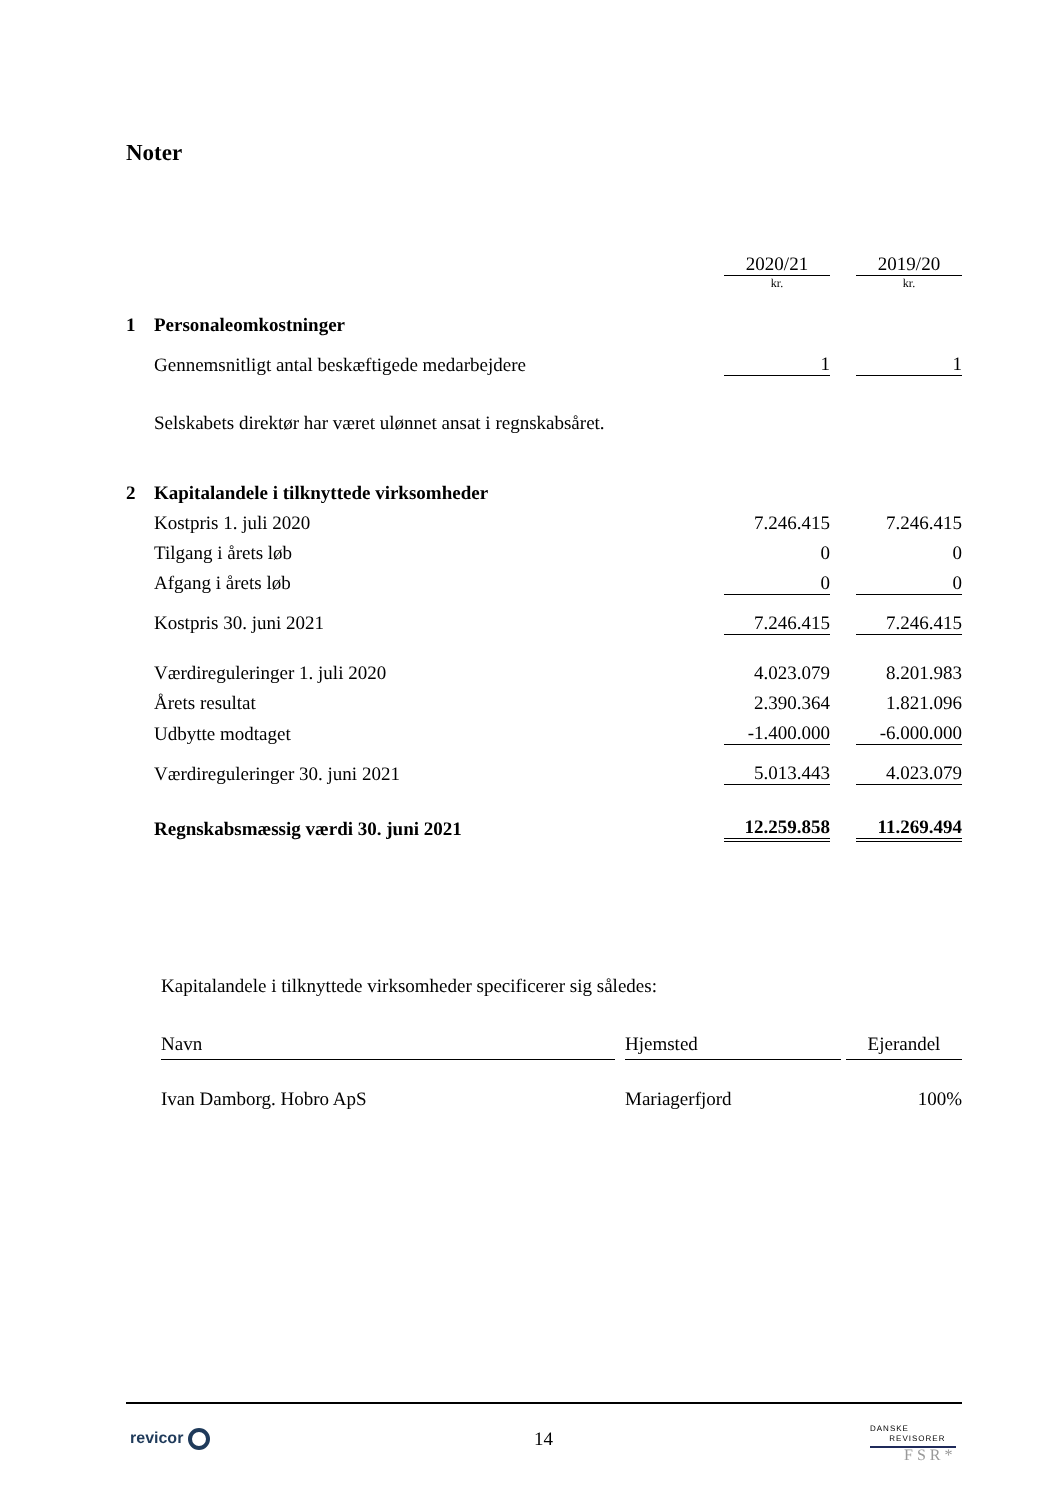Noter
| | | 2020/21 | | 2019/20 |
| | | kr. | | kr. |
| 1 | Personaleomkostninger | | | |
| | Gennemsnitligt antal beskæftigede medarbejdere | 1 | | 1 |
| | Selskabets direktør har været ulønnet ansat i regnskabsåret. | | | |
| 2 | Kapitalandele i tilknyttede virksomheder | | | |
| | Kostpris 1. juli 2020 | 7.246.415 | | 7.246.415 |
| | Tilgang i årets løb | 0 | | 0 |
| | Afgang i årets løb | 0 | | 0 |
| | Kostpris 30. juni 2021 | 7.246.415 | | 7.246.415 |
| | Værdireguleringer 1. juli 2020 | 4.023.079 | | 8.201.983 |
| | Årets resultat | 2.390.364 | | 1.821.096 |
| | Udbytte modtaget | -1.400.000 | | -6.000.000 |
| | Værdireguleringer 30. juni 2021 | 5.013.443 | | 4.023.079 |
| | Regnskabsmæssig værdi 30. juni 2021 | 12.259.858 | | 11.269.494 |
| Kapitalandele i tilknyttede virksomheder specificerer sig således: | | | | |
| Navn | | Hjemsted | | Ejerandel |
| Ivan Damborg. Hobro ApS | | Mariagerfjord | | 100% |
revicor 14
DANSKE
REVISORER
FSR*